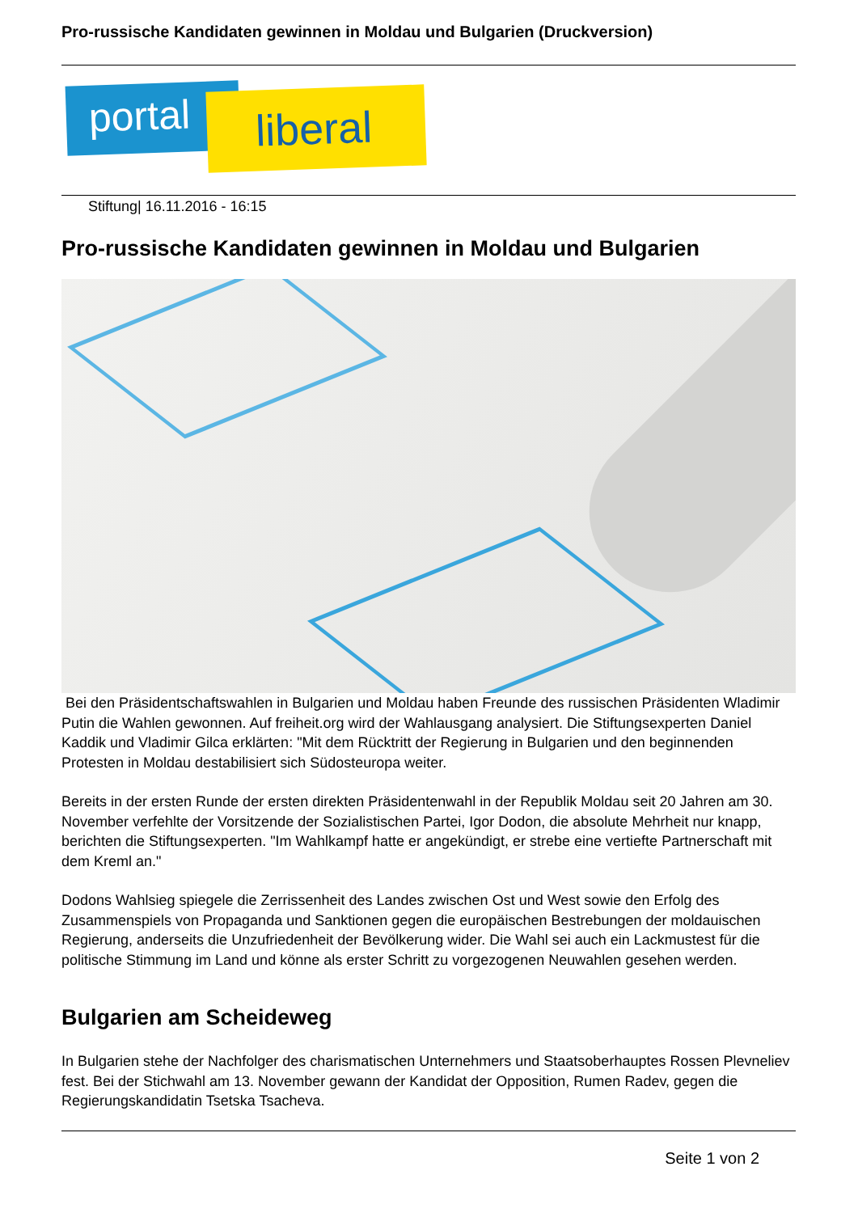Pro-russische Kandidaten gewinnen in Moldau und Bulgarien (Druckversion)
portal liberal
Stiftung| 16.11.2016 - 16:15
Pro-russische Kandidaten gewinnen in Moldau und Bulgarien
Bei den Präsidentschaftswahlen in Bulgarien und Moldau haben Freunde des russischen Präsidenten Wladimir Putin die Wahlen gewonnen. Auf freiheit.org wird der Wahlausgang analysiert. Die Stiftungsexperten Daniel Kaddik und Vladimir Gilca erklärten: "Mit dem Rücktritt der Regierung in Bulgarien und den beginnenden Protesten in Moldau destabilisiert sich Südosteuropa weiter.
Bereits in der ersten Runde der ersten direkten Präsidentenwahl in der Republik Moldau seit 20 Jahren am 30. November verfehlte der Vorsitzende der Sozialistischen Partei, Igor Dodon, die absolute Mehrheit nur knapp, berichten die Stiftungsexperten. "Im Wahlkampf hatte er angekündigt, er strebe eine vertiefte Partnerschaft mit dem Kreml an."
Dodons Wahlsieg spiegele die Zerrissenheit des Landes zwischen Ost und West sowie den Erfolg des Zusammenspiels von Propaganda und Sanktionen gegen die europäischen Bestrebungen der moldauischen Regierung, anderseits die Unzufriedenheit der Bevölkerung wider. Die Wahl sei auch ein Lackmustest für die politische Stimmung im Land und könne als erster Schritt zu vorgezogenen Neuwahlen gesehen werden.
Bulgarien am Scheideweg
In Bulgarien stehe der Nachfolger des charismatischen Unternehmers und Staatsoberhauptes Rossen Plevneliev fest. Bei der Stichwahl am 13. November gewann der Kandidat der Opposition, Rumen Radev, gegen die Regierungskandidatin Tsetska Tsacheva.
Seite 1 von 2